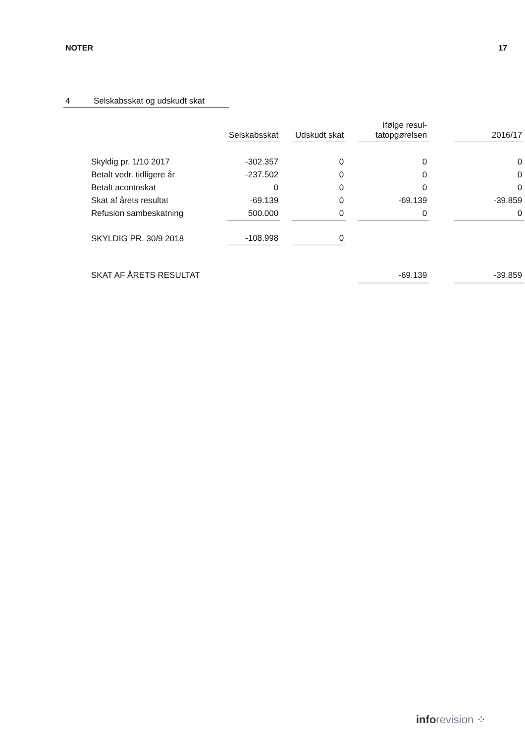NOTER 17
4 Selskabsskat og udskudt skat
| | Selskabsskat | | Udskudt skat | | Ifølge resul- tatopgørelsen | | 2016/17 |
| --- | --- | --- | --- | --- | --- | --- | --- |
| Skyldig pr. 1/10 2017 | -302.357 | | 0 | | 0 | | 0 |
| Betalt vedr. tidligere år | -237.502 | | 0 | | 0 | | 0 |
| Betalt acontoskat | 0 | | 0 | | 0 | | 0 |
| Skat af årets resultat | -69.139 | | 0 | | -69.139 | | -39.859 |
| Refusion sambeskatning | 500.000 | | 0 | | 0 | | 0 |
| SKYLDIG PR. 30/9 2018 | -108.998 | | 0 | | | | |
| SKAT AF ÅRETS RESULTAT | | | | | -69.139 | | -39.859 |
info revision ⁘